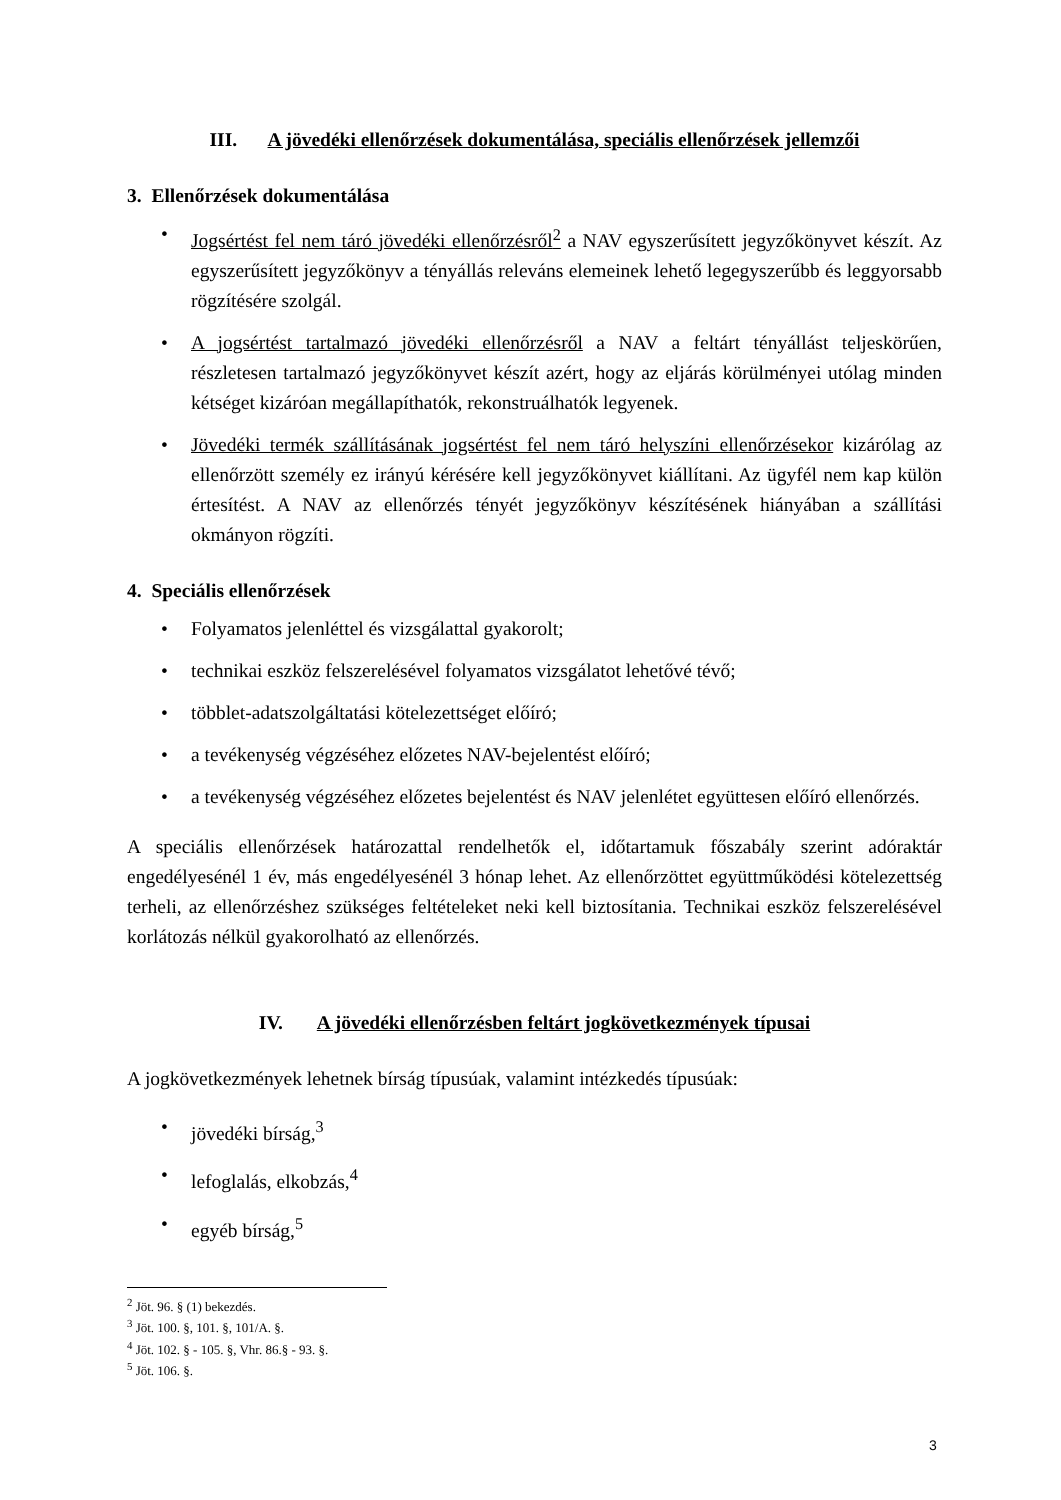III. A jövedéki ellenőrzések dokumentálása, speciális ellenőrzések jellemzői
3. Ellenőrzések dokumentálása
• Jogsértést fel nem táró jövedéki ellenőrzésről<sup>2</sup> a NAV egyszerűsített jegyzőkönyvet készít. Az egyszerűsített jegyzőkönyv a tényállás releváns elemeinek lehető legegyszerűbb és leggyorsabb rögzítésére szolgál.
• A jogsértést tartalmazó jövedéki ellenőrzésről a NAV a feltárt tényállást teljeskörűen, részletesen tartalmazó jegyzőkönyvet készít azért, hogy az eljárás körülményei utólag minden kétséget kizáróan megállapíthatók, rekonstruálhatók legyenek.
• Jövedéki termék szállításának jogsértést fel nem táró helyszíni ellenőrzésekor kizárólag az ellenőrzött személy ez irányú kérésére kell jegyzőkönyvet kiállítani. Az ügyfél nem kap külön értesítést. A NAV az ellenőrzés tényét jegyzőkönyv készítésének hiányában a szállítási okmányon rögzíti.
4. Speciális ellenőrzések
• Folyamatos jelenléttel és vizsgálattal gyakorolt;
• technikai eszköz felszerelésével folyamatos vizsgálatot lehetővé tévő;
• többlet-adatszolgáltatási kötelezettséget előíró;
• a tevékenység végzéséhez előzetes NAV-bejelentést előíró;
• a tevékenység végzéséhez előzetes bejelentést és NAV jelenlétet együttesen előíró ellenőrzés.
A speciális ellenőrzések határozattal rendelhetők el, időtartamuk főszabály szerint adóraktár engedélyesénél 1 év, más engedélyesénél 3 hónap lehet. Az ellenőrzöttet együttműködési kötelezettség terheli, az ellenőrzéshez szükséges feltételeket neki kell biztosítania. Technikai eszköz felszerelésével korlátozás nélkül gyakorolható az ellenőrzés.
IV. A jövedéki ellenőrzésben feltárt jogkövetkezmények típusai
A jogkövetkezmények lehetnek bírság típusúak, valamint intézkedés típusúak:
• jövedéki bírság,<sup>3</sup>
• lefoglalás, elkobzás,<sup>4</sup>
• egyéb bírság,<sup>5</sup>
<sup>2</sup> Jöt. 96. § (1) bekezdés.
<sup>3</sup> Jöt. 100. §, 101. §, 101/A. §.
<sup>4</sup> Jöt. 102. § - 105. §, Vhr. 86.§ - 93. §.
<sup>5</sup> Jöt. 106. §.
3